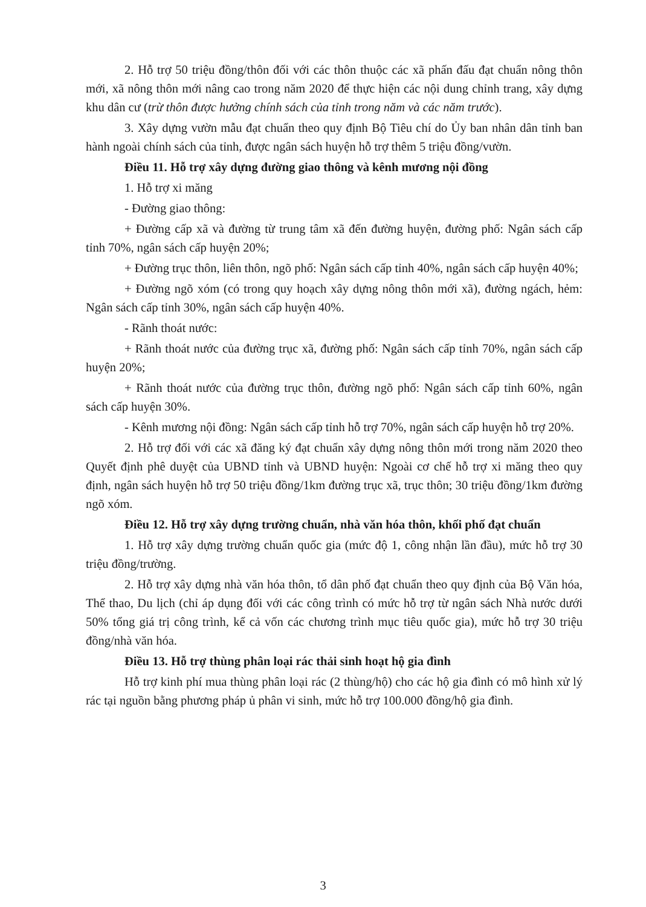2. Hỗ trợ 50 triệu đồng/thôn đối với các thôn thuộc các xã phấn đấu đạt chuẩn nông thôn mới, xã nông thôn mới nâng cao trong năm 2020 để thực hiện các nội dung chỉnh trang, xây dựng khu dân cư (trừ thôn được hưởng chính sách của tỉnh trong năm và các năm trước).
3. Xây dựng vườn mẫu đạt chuẩn theo quy định Bộ Tiêu chí do Ủy ban nhân dân tỉnh ban hành ngoài chính sách của tỉnh, được ngân sách huyện hỗ trợ thêm 5 triệu đồng/vườn.
Điều 11. Hỗ trợ xây dựng đường giao thông và kênh mương nội đồng
1. Hỗ trợ xi măng
- Đường giao thông:
+ Đường cấp xã và đường từ trung tâm xã đến đường huyện, đường phố: Ngân sách cấp tỉnh 70%, ngân sách cấp huyện 20%;
+ Đường trục thôn, liên thôn, ngõ phố: Ngân sách cấp tỉnh 40%, ngân sách cấp huyện 40%;
+ Đường ngõ xóm (có trong quy hoạch xây dựng nông thôn mới xã), đường ngách, hẻm: Ngân sách cấp tỉnh 30%, ngân sách cấp huyện 40%.
- Rãnh thoát nước:
+ Rãnh thoát nước của đường trục xã, đường phố: Ngân sách cấp tỉnh 70%, ngân sách cấp huyện 20%;
+ Rãnh thoát nước của đường trục thôn, đường ngõ phố: Ngân sách cấp tỉnh 60%, ngân sách cấp huyện 30%.
- Kênh mương nội đồng: Ngân sách cấp tỉnh hỗ trợ 70%, ngân sách cấp huyện hỗ trợ 20%.
2. Hỗ trợ đối với các xã đăng ký đạt chuẩn xây dựng nông thôn mới trong năm 2020 theo Quyết định phê duyệt của UBND tỉnh và UBND huyện: Ngoài cơ chế hỗ trợ xi măng theo quy định, ngân sách huyện hỗ trợ 50 triệu đồng/1km đường trục xã, trục thôn; 30 triệu đồng/1km đường ngõ xóm.
Điều 12. Hỗ trợ xây dựng trường chuẩn, nhà văn hóa thôn, khối phố đạt chuẩn
1. Hỗ trợ xây dựng trường chuẩn quốc gia (mức độ 1, công nhận lần đầu), mức hỗ trợ 30 triệu đồng/trường.
2. Hỗ trợ xây dựng nhà văn hóa thôn, tổ dân phố đạt chuẩn theo quy định của Bộ Văn hóa, Thể thao, Du lịch (chỉ áp dụng đối với các công trình có mức hỗ trợ từ ngân sách Nhà nước dưới 50% tổng giá trị công trình, kể cả vốn các chương trình mục tiêu quốc gia), mức hỗ trợ 30 triệu đồng/nhà văn hóa.
Điều 13. Hỗ trợ thùng phân loại rác thải sinh hoạt hộ gia đình
Hỗ trợ kinh phí mua thùng phân loại rác (2 thùng/hộ) cho các hộ gia đình có mô hình xử lý rác tại nguồn bằng phương pháp ủ phân vi sinh, mức hỗ trợ 100.000 đồng/hộ gia đình.
3